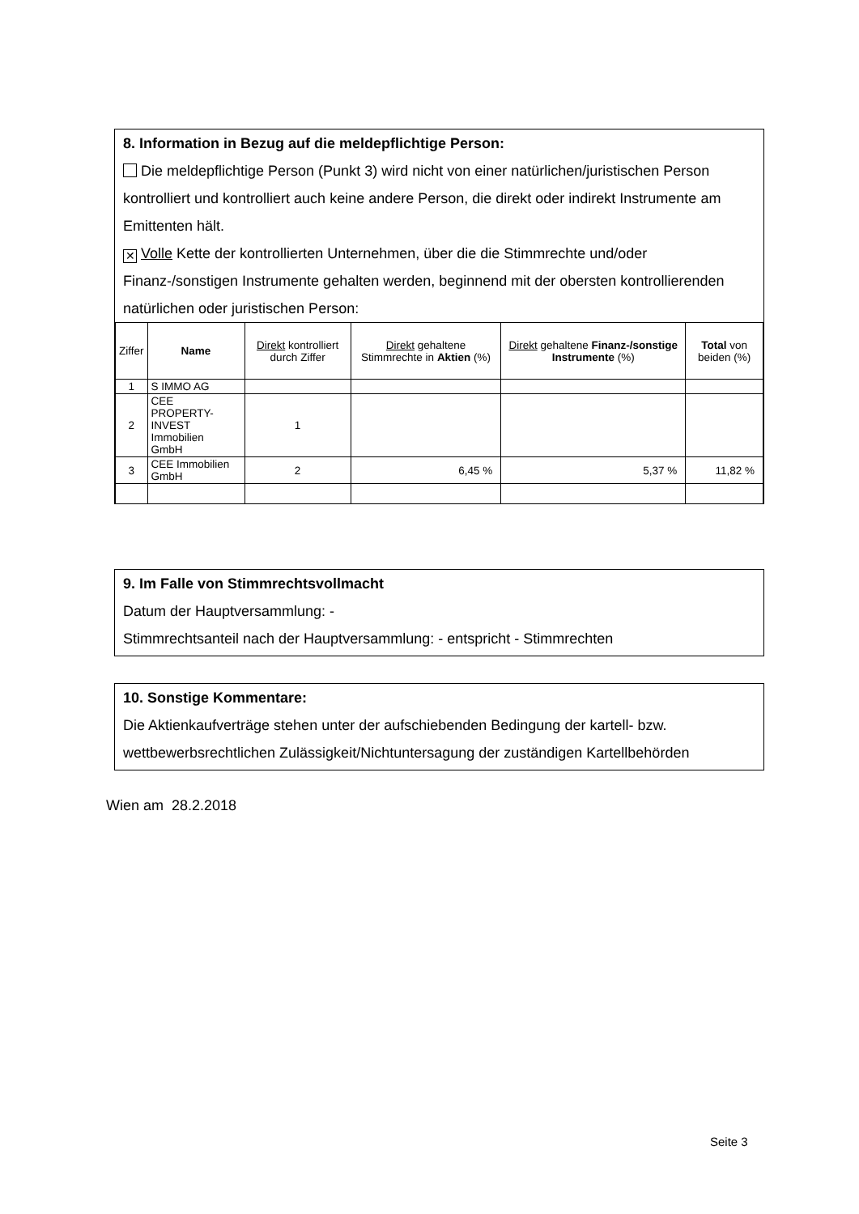8. Information in Bezug auf die meldepflichtige Person:
Die meldepflichtige Person (Punkt 3) wird nicht von einer natürlichen/juristischen Person kontrolliert und kontrolliert auch keine andere Person, die direkt oder indirekt Instrumente am Emittenten hält.
✕ Volle Kette der kontrollierten Unternehmen, über die die Stimmrechte und/oder Finanz-/sonstigen Instrumente gehalten werden, beginnend mit der obersten kontrollierenden natürlichen oder juristischen Person:
| Ziffer | Name | Direkt kontrolliert durch Ziffer | Direkt gehaltene Stimmrechte in Aktien (%) | Direkt gehaltene Finanz-/sonstige Instrumente (%) | Total von beiden (%) |
| --- | --- | --- | --- | --- | --- |
| 1 | S IMMO AG | | | | |
| 2 | CEE PROPERTY- INVEST Immobilien GmbH | 1 | | | |
| 3 | CEE Immobilien GmbH | 2 | 6,45 % | 5,37 % | 11,82 % |
9. Im Falle von Stimmrechtsvollmacht
Datum der Hauptversammlung: -
Stimmrechtsanteil nach der Hauptversammlung: - entspricht - Stimmrechten
10. Sonstige Kommentare:
Die Aktienkaufverträge stehen unter der aufschiebenden Bedingung der kartell- bzw. wettbewerbsrechtlichen Zulässigkeit/Nichtuntersagung der zuständigen Kartellbehörden
Wien am 28.2.2018
Seite 3